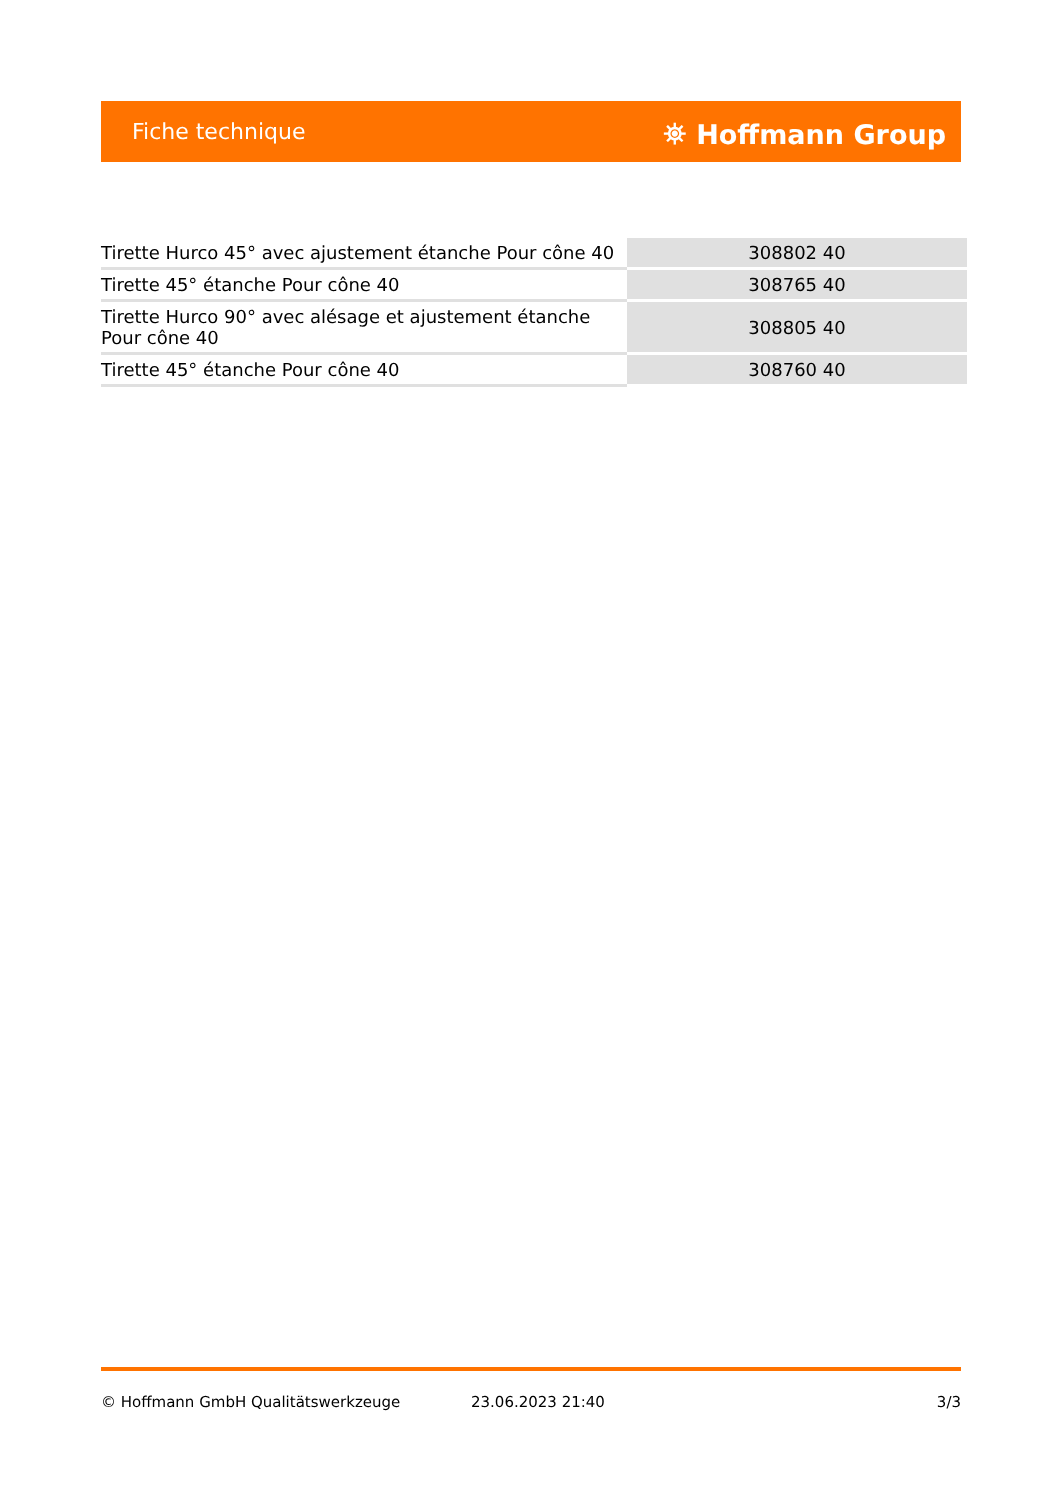Fiche technique ⛯ Hoffmann Group
| Tirette Hurco 45° avec ajustement étanche Pour cône 40 | 308802 40 |
| Tirette 45° étanche Pour cône 40 | 308765 40 |
| Tirette Hurco 90° avec alésage et ajustement étanche Pour cône 40 | 308805 40 |
| Tirette 45° étanche Pour cône 40 | 308760 40 |
© Hoffmann GmbH Qualitätswerkzeuge 23.06.2023 21:40 3/3